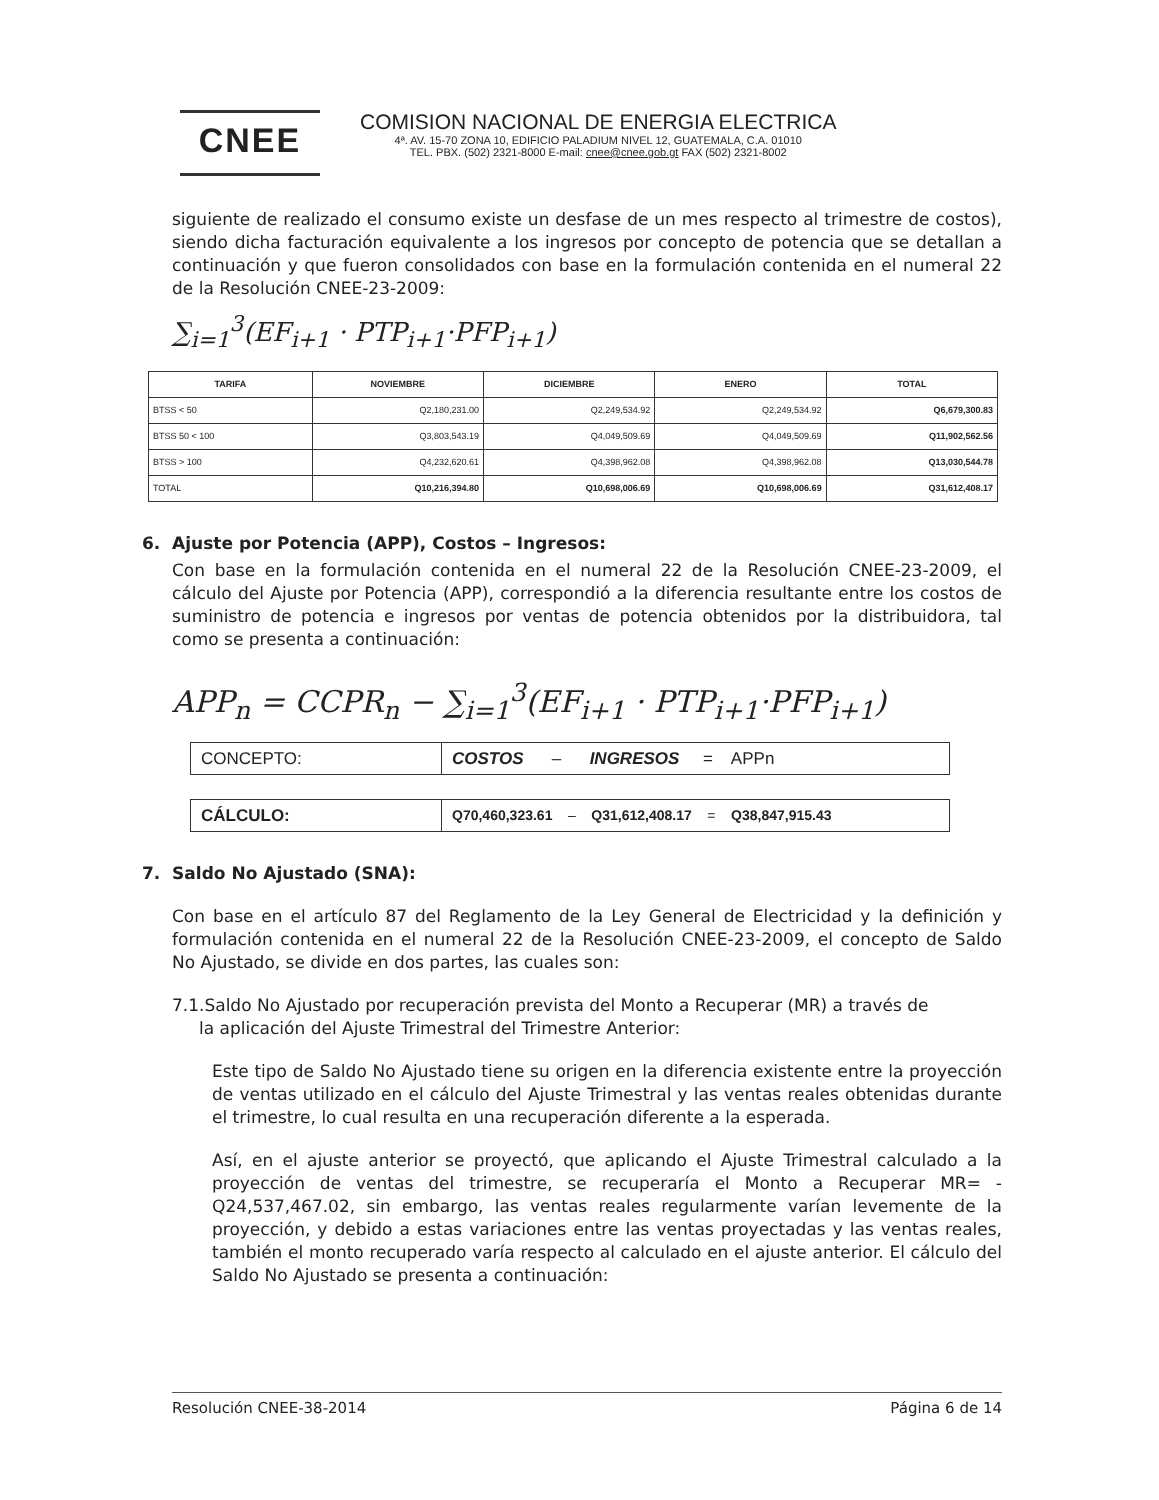CNEE
COMISION NACIONAL DE ENERGIA ELECTRICA
4ª. AV. 15-70 ZONA 10, EDIFICIO PALADIUM NIVEL 12, GUATEMALA, C.A. 01010
TEL. PBX. (502) 2321-8000 E-mail: cnee@cnee.gob.gt FAX (502) 2321-8002
siguiente de realizado el consumo existe un desfase de un mes respecto al trimestre de costos), siendo dicha facturación equivalente a los ingresos por concepto de potencia que se detallan a continuación y que fueron consolidados con base en la formulación contenida en el numeral 22 de la Resolución CNEE-23-2009:
∑<sub>i=1</sub><sup>3</sup>(EF<sub>i+1</sub> · PTP<sub>i+1</sub>·PFP<sub>i+1</sub>)
| TARIFA | NOVIEMBRE | DICIEMBRE | ENERO | TOTAL |
| --- | --- | --- | --- | --- |
| BTSS < 50 | Q2,180,231.00 | Q2,249,534.92 | Q2,249,534.92 | Q6,679,300.83 |
| BTSS 50 < 100 | Q3,803,543.19 | Q4,049,509.69 | Q4,049,509.69 | Q11,902,562.56 |
| BTSS > 100 | Q4,232,620.61 | Q4,398,962.08 | Q4,398,962.08 | Q13,030,544.78 |
| TOTAL | Q10,216,394.80 | Q10,698,006.69 | Q10,698,006.69 | Q31,612,408.17 |
6. Ajuste por Potencia (APP), Costos – Ingresos:
Con base en la formulación contenida en el numeral 22 de la Resolución CNEE-23-2009, el cálculo del Ajuste por Potencia (APP), correspondió a la diferencia resultante entre los costos de suministro de potencia e ingresos por ventas de potencia obtenidos por la distribuidora, tal como se presenta a continuación:
APP<sub>n</sub> = CCPR<sub>n</sub> − ∑<sub>i=1</sub><sup>3</sup>(EF<sub>i+1</sub> · PTP<sub>i+1</sub>·PFP<sub>i+1</sub>)
| CONCEPTO: | COSTOS – INGRESOS = APPn |
| CÁLCULO: | Q70,460,323.61 – Q31,612,408.17 = Q38,847,915.43 |
7. Saldo No Ajustado (SNA):
Con base en el artículo 87 del Reglamento de la Ley General de Electricidad y la definición y formulación contenida en el numeral 22 de la Resolución CNEE-23-2009, el concepto de Saldo No Ajustado, se divide en dos partes, las cuales son:
7.1.Saldo No Ajustado por recuperación prevista del Monto a Recuperar (MR) a través de
la aplicación del Ajuste Trimestral del Trimestre Anterior:
Este tipo de Saldo No Ajustado tiene su origen en la diferencia existente entre la proyección de ventas utilizado en el cálculo del Ajuste Trimestral y las ventas reales obtenidas durante el trimestre, lo cual resulta en una recuperación diferente a la esperada.
Así, en el ajuste anterior se proyectó, que aplicando el Ajuste Trimestral calculado a la proyección de ventas del trimestre, se recuperaría el Monto a Recuperar MR= -Q24,537,467.02, sin embargo, las ventas reales regularmente varían levemente de la proyección, y debido a estas variaciones entre las ventas proyectadas y las ventas reales, también el monto recuperado varía respecto al calculado en el ajuste anterior. El cálculo del Saldo No Ajustado se presenta a continuación:
Resolución CNEE-38-2014 Página 6 de 14